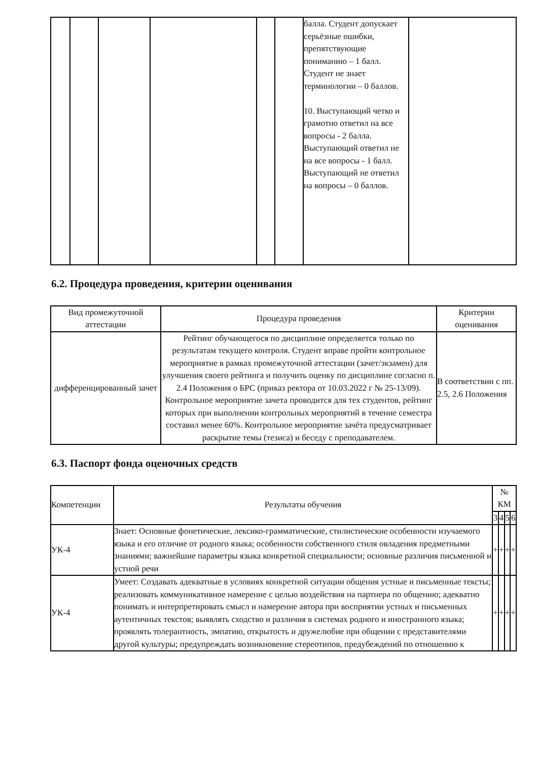| | | | | | | балла. Студент допускает серьёзные ошибки, препятствующие пониманию – 1 балл. Студент не знает терминологии – 0 баллов. 10. Выступающий четко и грамотно ответил на все вопросы - 2 балла. Выступающий ответил не на все вопросы - 1 балл. Выступающий не ответил на вопросы – 0 баллов. | |
6.2. Процедура проведения, критерии оценивания
| Вид промежуточной аттестации | Процедура проведения | Критерии оценивания |
| --- | --- | --- |
| дифференцированный зачет | Рейтинг обучающегося по дисциплине определяется только по результатам текущего контроля. Студент вправе пройти контрольное мероприятие в рамках промежуточной аттестации (зачет/экзамен) для улучшения своего рейтинга и получить оценку по дисциплине согласно п. 2.4 Положения о БРС (приказ ректора от 10.03.2022 г № 25-13/09). Контрольное мероприятие зачета проводится для тех студентов, рейтинг которых при выполнении контрольных мероприятий в течение семестра составил менее 60%. Контрольное мероприятие зачёта предусматривает раскрытие темы (тезиса) и беседу с преподавателем. | В соответствии с пп. 2.5, 2.6 Положения |
6.3. Паспорт фонда оценочных средств
| Компетенции | Результаты обучения | № КМ | | | |
| --- | --- | --- | --- | --- | --- |
| | | 3 | 4 | 5 | 6 |
| УК-4 | Знает: Основные фонетические, лексико-грамматические, стилистические особенности изучаемого языка и его отличие от родного языка; особенности собственного стиля овладения предметными знаниями; важнейшие параметры языка конкретной специальности; основные различия письменной и устной речи | + | + | + | + |
| УК-4 | Умеет: Создавать адекватные в условиях конкретной ситуации общения устные и письменные тексты; реализовать коммуникативное намерение с целью воздействия на партнера по общению; адекватно понимать и интерпретировать смысл и намерение автора при восприятии устных и письменных аутентичных текстов; выявлять сходство и различия в системах родного и иностранного языка; проявлять толерантность, эмпатию, открытость и дружелюбие при общении с представителями другой культуры; предупреждать возникновение стереотипов, предубеждений по отношению к | + | + | + | + |